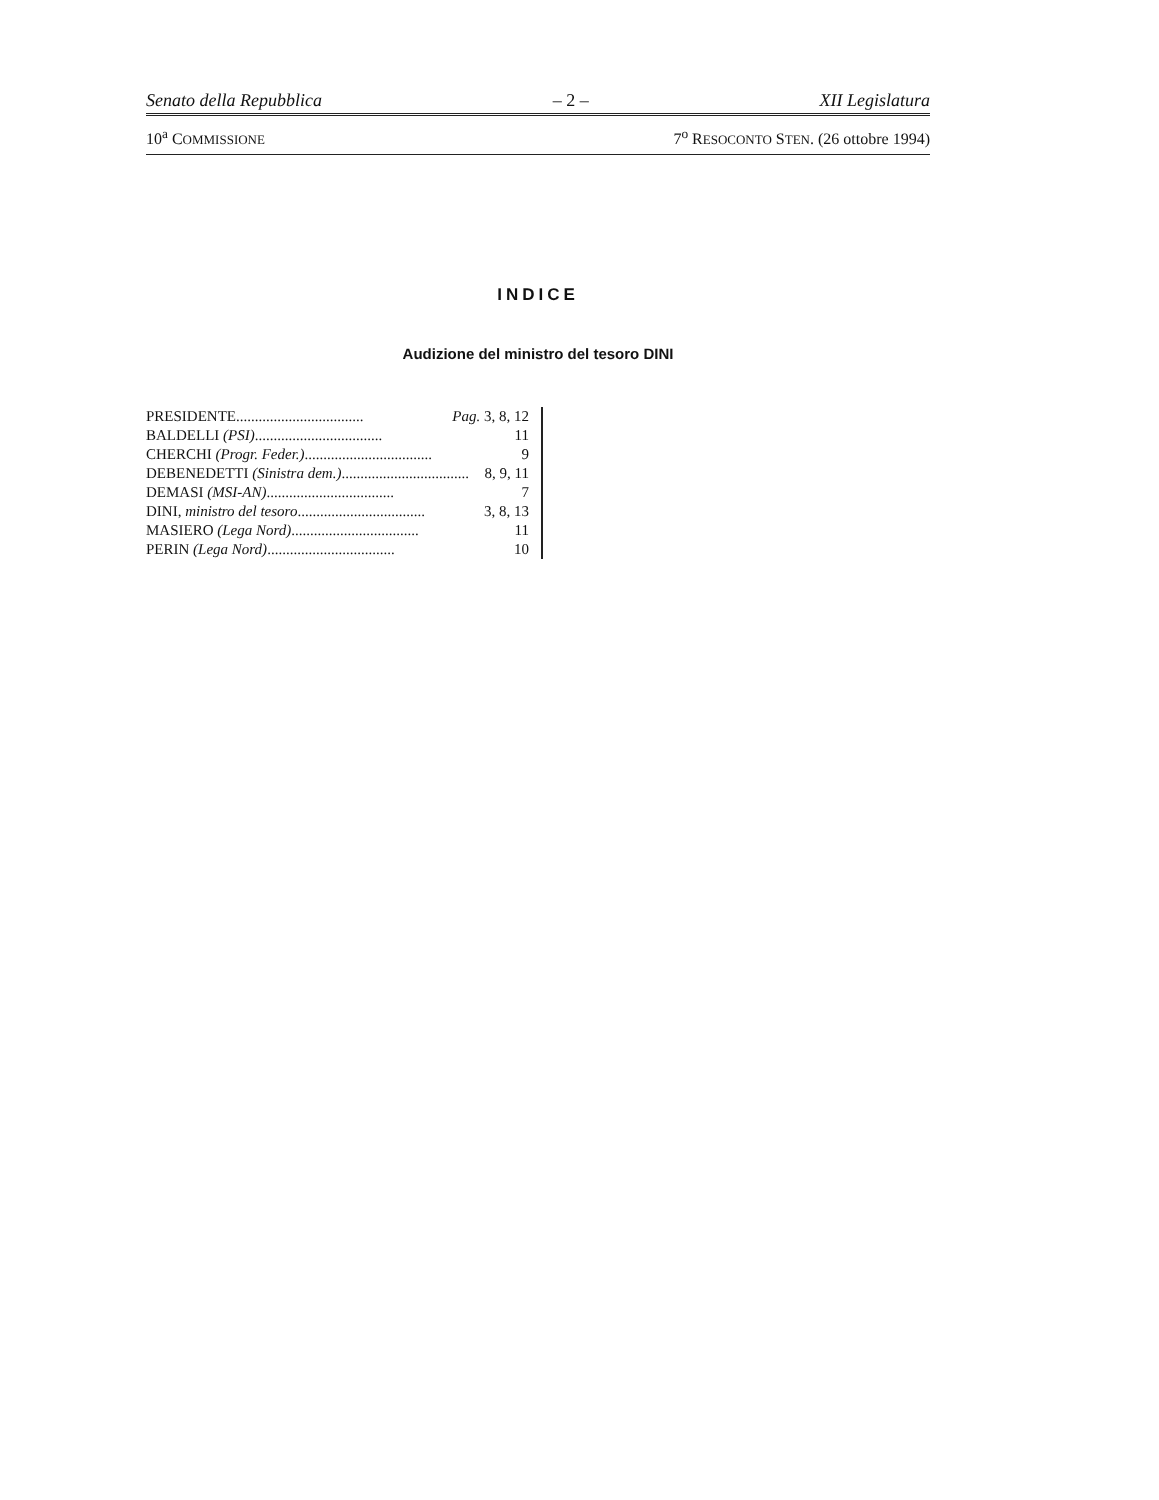Senato della Repubblica – 2 – XII Legislatura
10<sup>a</sup> COMMISSIONE 7<sup>o</sup> RESOCONTO STEN. (26 ottobre 1994)
INDICE
Audizione del ministro del tesoro DINI
PRESIDENTE .................................. Pag. 3, 8, 12
BALDELLI (PSI) .................................. 11
CHERCHI (Progr. Feder.) .................................. 9
DEBENEDETTI (Sinistra dem.) .................................. 8, 9, 11
DEMASI (MSI-AN) .................................. 7
DINI, ministro del tesoro .................................. 3, 8, 13
MASIERO (Lega Nord) .................................. 11
PERIN (Lega Nord) .................................. 10